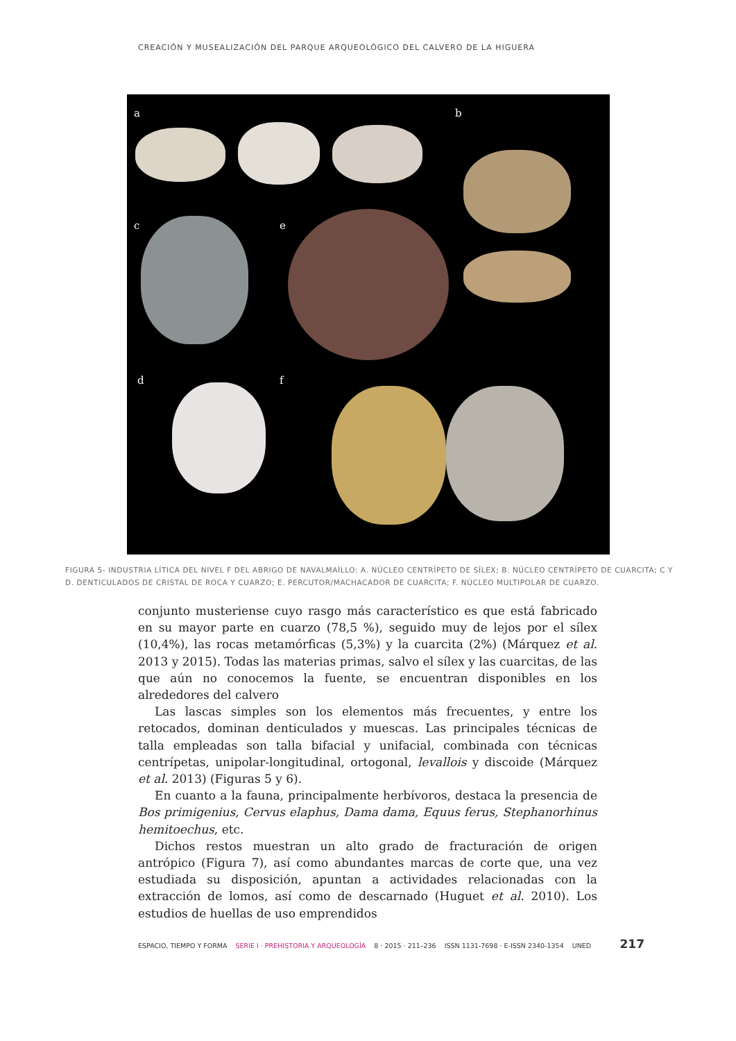CREACIÓN Y MUSEALIZACIÓN DEL PARQUE ARQUEOLÓGICO DEL CALVERO DE LA HIGUERA
a b
c e
d f
FIGURA 5- INDUSTRIA LÍTICA DEL NIVEL F DEL ABRIGO DE NAVALMAÍLLO: A. NÚCLEO CENTRÍPETO DE SÍLEX; B. NÚCLEO CENTRÍPETO DE CUARCITA; C Y D. DENTICULADOS DE CRISTAL DE ROCA Y CUARZO; E. PERCUTOR/MACHACADOR DE CUARCITA; F. NÚCLEO MULTIPOLAR DE CUARZO.
conjunto musteriense cuyo rasgo más característico es que está fabricado en su mayor parte en cuarzo (78,5 %), seguido muy de lejos por el sílex (10,4%), las rocas metamórficas (5,3%) y la cuarcita (2%) (Márquez et al. 2013 y 2015). Todas las materias primas, salvo el sílex y las cuarcitas, de las que aún no conocemos la fuente, se encuentran disponibles en los alrededores del calvero
Las lascas simples son los elementos más frecuentes, y entre los retocados, dominan denticulados y muescas. Las principales técnicas de talla empleadas son talla bifacial y unifacial, combinada con técnicas centrípetas, unipolar-longitudinal, ortogonal, levallois y discoide (Márquez et al. 2013) (Figuras 5 y 6).
En cuanto a la fauna, principalmente herbívoros, destaca la presencia de Bos primigenius, Cervus elaphus, Dama dama, Equus ferus, Stephanorhinus hemitoechus, etc.
Dichos restos muestran un alto grado de fracturación de origen antrópico (Figura 7), así como abundantes marcas de corte que, una vez estudiada su disposición, apuntan a actividades relacionadas con la extracción de lomos, así como de descarnado (Huguet et al. 2010). Los estudios de huellas de uso emprendidos
ESPACIO, TIEMPO Y FORMA SERIE I · PREHISTORIA Y ARQUEOLOGÍA 8 · 2015 · 211–236 ISSN 1131-7698 · E-ISSN 2340-1354 UNED 217